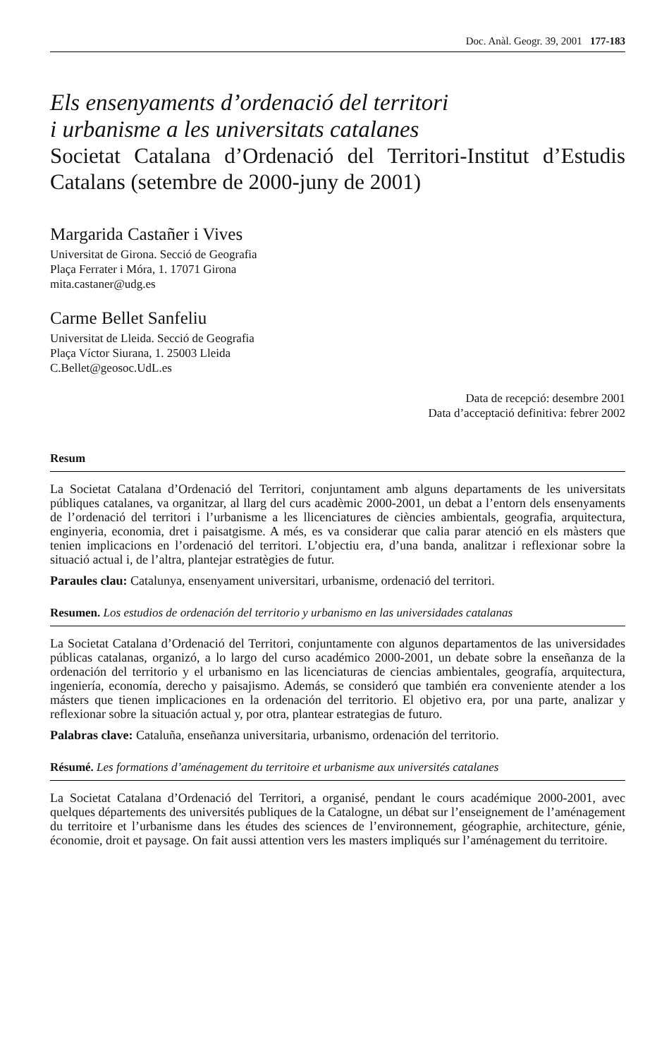Doc. Anàl. Geogr. 39, 2001 177-183
Els ensenyaments d’ordenació del territori
i urbanisme a les universitats catalanes
Societat Catalana d’Ordenació del Territori-Institut d’Estudis Catalans (setembre de 2000-juny de 2001)
Margarida Castañer i Vives
Universitat de Girona. Secció de Geografia
Plaça Ferrater i Móra, 1. 17071 Girona
mita.castaner@udg.es
Carme Bellet Sanfeliu
Universitat de Lleida. Secció de Geografia
Plaça Víctor Siurana, 1. 25003 Lleida
C.Bellet@geosoc.UdL.es
Data de recepció: desembre 2001
Data d’acceptació definitiva: febrer 2002
Resum
La Societat Catalana d’Ordenació del Territori, conjuntament amb alguns departaments de les universitats públiques catalanes, va organitzar, al llarg del curs acadèmic 2000-2001, un debat a l’entorn dels ensenyaments de l’ordenació del territori i l’urbanisme a les llicenciatures de ciències ambientals, geografia, arquitectura, enginyeria, economia, dret i paisatgisme. A més, es va considerar que calia parar atenció en els màsters que tenien implicacions en l’ordenació del territori. L’objectiu era, d’una banda, analitzar i reflexionar sobre la situació actual i, de l’altra, plantejar estratègies de futur.
Paraules clau: Catalunya, ensenyament universitari, urbanisme, ordenació del territori.
Resumen. Los estudios de ordenación del territorio y urbanismo en las universidades catalanas
La Societat Catalana d’Ordenació del Territori, conjuntamente con algunos departamentos de las universidades públicas catalanas, organizó, a lo largo del curso académico 2000-2001, un debate sobre la enseñanza de la ordenación del territorio y el urbanismo en las licenciaturas de ciencias ambientales, geografía, arquitectura, ingeniería, economía, derecho y paisajismo. Además, se consideró que también era conveniente atender a los másters que tienen implicaciones en la ordenación del territorio. El objetivo era, por una parte, analizar y reflexionar sobre la situación actual y, por otra, plantear estrategias de futuro.
Palabras clave: Cataluña, enseñanza universitaria, urbanismo, ordenación del territorio.
Résumé. Les formations d’aménagement du territoire et urbanisme aux universités catalanes
La Societat Catalana d’Ordenació del Territori, a organisé, pendant le cours académique 2000-2001, avec quelques départements des universités publiques de la Catalogne, un débat sur l’enseignement de l’aménagement du territoire et l’urbanisme dans les études des sciences de l’environnement, géographie, architecture, génie, économie, droit et paysage. On fait aussi attention vers les masters impliqués sur l’aménagement du territoire.